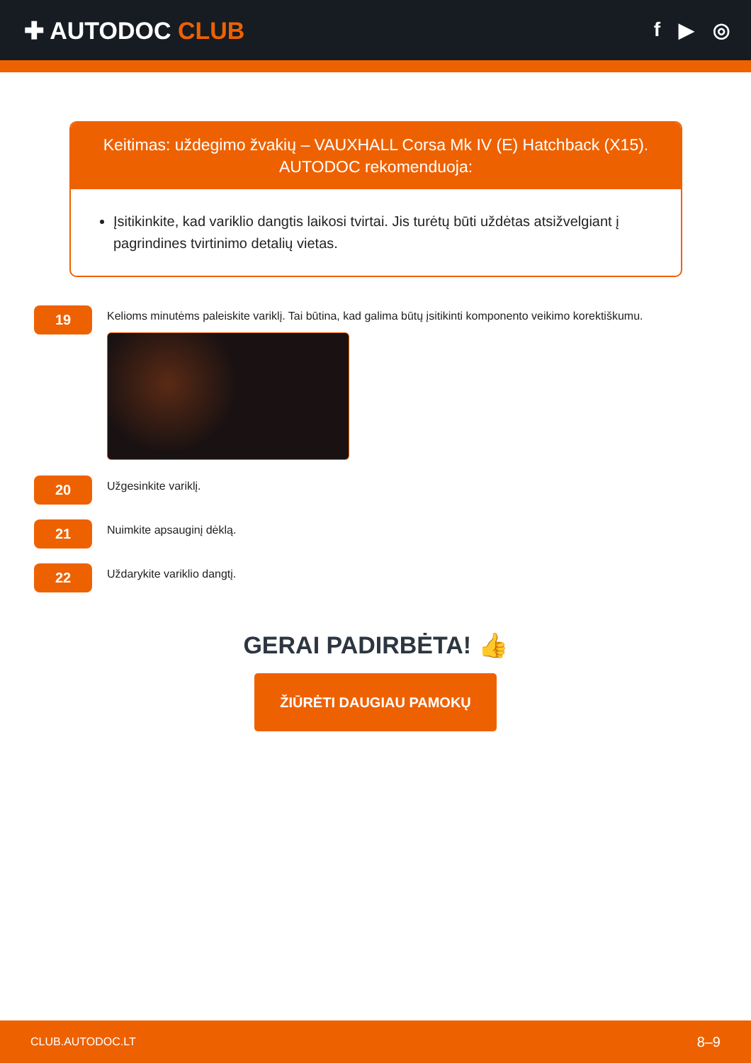✚ AUTODOC CLUB
f ▶ ◎
Keitimas: uždegimo žvakių – VAUXHALL Corsa Mk IV (E) Hatchback (X15).
AUTODOC rekomenduoja:
Įsitikinkite, kad variklio dangtis laikosi tvirtai. Jis turėtų būti uždėtas atsižvelgiant į pagrindines tvirtinimo detalių vietas.
19
Kelioms minutėms paleiskite variklį. Tai būtina, kad galima būtų įsitikinti komponento veikimo korektiškumu.
20
Užgesinkite variklį.
21
Nuimkite apsauginį dėklą.
22
Uždarykite variklio dangtį.
GERAI PADIRBĖTA! 👍
ŽIŪRĖTI DAUGIAU PAMOKŲ
CLUB.AUTODOC.LT 8–9